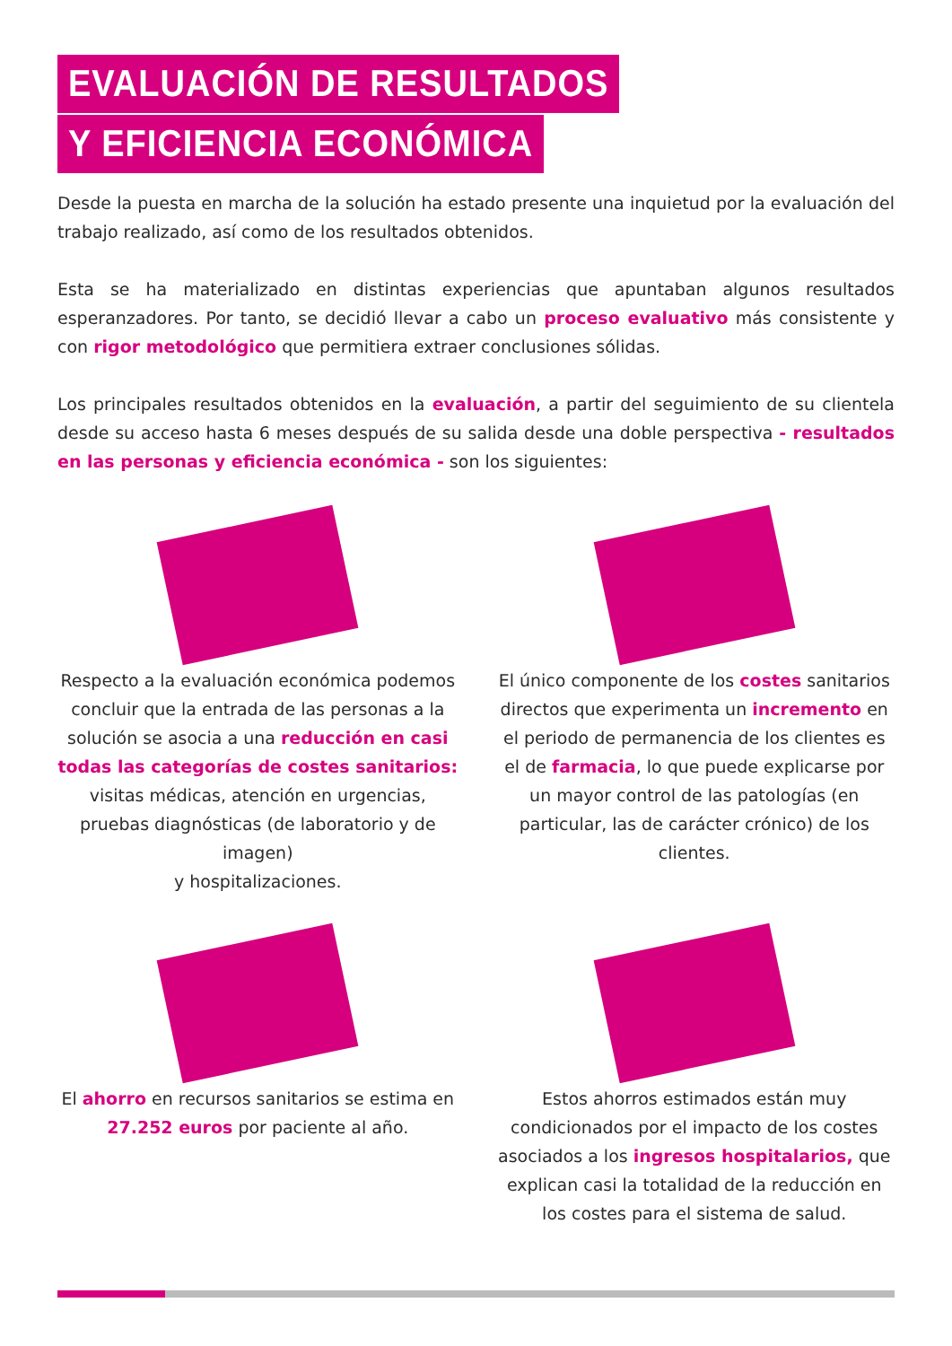EVALUACIÓN DE RESULTADOS
Y EFICIENCIA ECONÓMICA
Desde la puesta en marcha de la solución ha estado presente una inquietud por la evaluación del trabajo realizado, así como de los resultados obtenidos.
Esta se ha materializado en distintas experiencias que apuntaban algunos resultados esperanzadores. Por tanto, se decidió llevar a cabo un proceso evaluativo más consistente y con rigor metodológico que permitiera extraer conclusiones sólidas.
Los principales resultados obtenidos en la evaluación, a partir del seguimiento de su clientela desde su acceso hasta 6 meses después de su salida desde una doble perspectiva - resultados en las personas y eficiencia económica - son los siguientes:
Respecto a la evaluación económica podemos concluir que la entrada de las personas a la solución se asocia a una reducción en casi todas las categorías de costes sanitarios: visitas médicas, atención en urgencias, pruebas diagnósticas (de laboratorio y de imagen)
y hospitalizaciones.
El único componente de los costes sanitarios directos que experimenta un incremento en el periodo de permanencia de los clientes es el de farmacia, lo que puede explicarse por un mayor control de las patologías (en particular, las de carácter crónico) de los clientes.
El ahorro en recursos sanitarios se estima en 27.252 euros por paciente al año.
Estos ahorros estimados están muy condicionados por el impacto de los costes asociados a los ingresos hospitalarios, que explican casi la totalidad de la reducción en los costes para el sistema de salud.